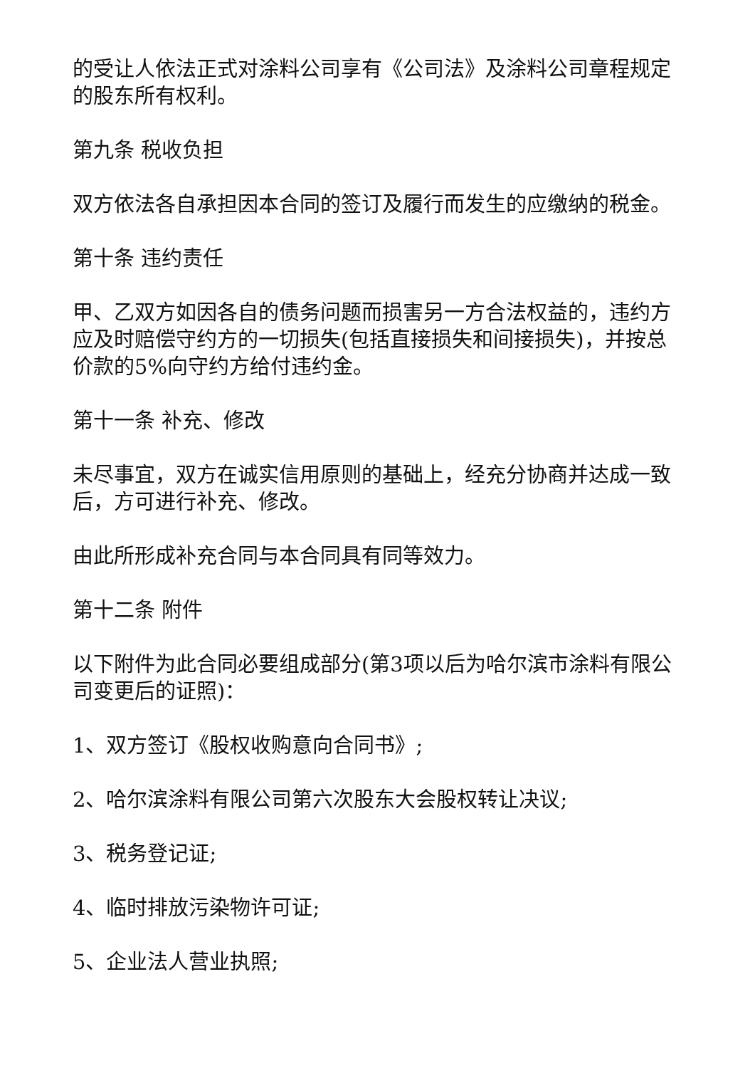的受让人依法正式对涂料公司享有《公司法》及涂料公司章程规定的股东所有权利。
第九条 税收负担
双方依法各自承担因本合同的签订及履行而发生的应缴纳的税金。
第十条 违约责任
甲、乙双方如因各自的债务问题而损害另一方合法权益的，违约方应及时赔偿守约方的一切损失(包括直接损失和间接损失)，并按总价款的5%向守约方给付违约金。
第十一条 补充、修改
未尽事宜，双方在诚实信用原则的基础上，经充分协商并达成一致后，方可进行补充、修改。
由此所形成补充合同与本合同具有同等效力。
第十二条 附件
以下附件为此合同必要组成部分(第3项以后为哈尔滨市涂料有限公司变更后的证照)：
1、双方签订《股权收购意向合同书》;
2、哈尔滨涂料有限公司第六次股东大会股权转让决议;
3、税务登记证;
4、临时排放污染物许可证;
5、企业法人营业执照;